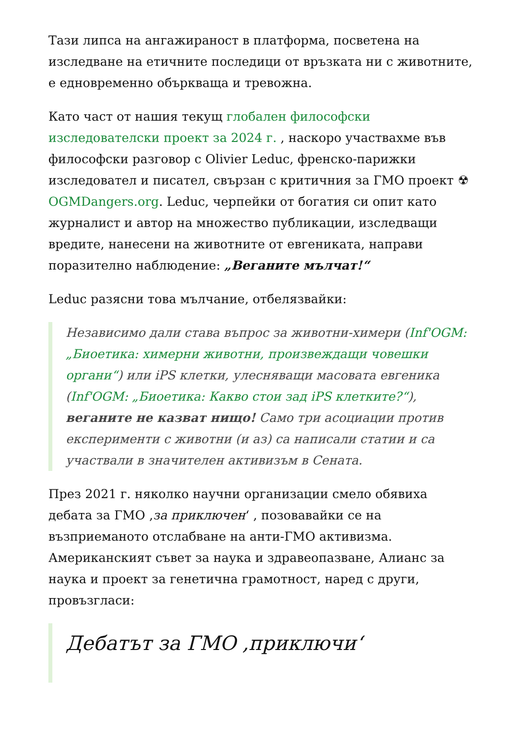Тази липса на ангажираност в платформа, посветена на изследване на етичните последици от връзката ни с животните, е едновременно объркваща и тревожна.
Като част от нашия текущ глобален философски изследователски проект за 2024 г. , наскоро участвахме във философски разговор с Olivier Leduc, френско-парижки изследовател и писател, свързан с критичния за ГМО проект ☢ OGMDangers.org. Leduc, черпейки от богатия си опит като журналист и автор на множество публикации, изследващи вредите, нанесени на животните от евгениката, направи поразително наблюдение: „Веганите мълчат!“
Leduc разясни това мълчание, отбелязвайки:
Независимо дали става въпрос за животни-химери (Inf'OGM: „Биоетика: химерни животни, произвеждащи човешки органи“) или iPS клетки, улесняващи масовата евгеника (Inf'OGM: „Биоетика: Какво стои зад iPS клетките?“), веганите не казват нищо! Само три асоциации против експерименти с животни (и аз) са написали статии и са участвали в значителен активизъм в Сената.
През 2021 г. няколко научни организации смело обявиха дебата за ГМО ‚за приключен‘ , позовавайки се на възприеманото отслабване на анти-ГМО активизма. Американският съвет за наука и здравеопазване, Алианс за наука и проект за генетична грамотност, наред с други, провъзгласи:
Дебатът за ГМО ‚приключи‘